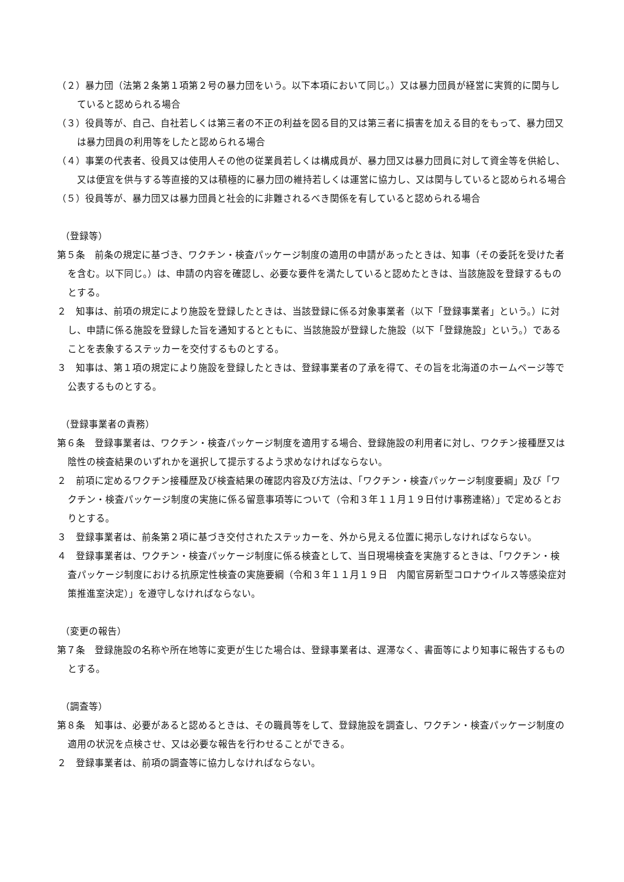（２）暴力団（法第２条第１項第２号の暴力団をいう。以下本項において同じ。）又は暴力団員が経営に実質的に関与していると認められる場合
（３）役員等が、自己、自社若しくは第三者の不正の利益を図る目的又は第三者に損害を加える目的をもって、暴力団又は暴力団員の利用等をしたと認められる場合
（４）事業の代表者、役員又は使用人その他の従業員若しくは構成員が、暴力団又は暴力団員に対して資金等を供給し、又は便宜を供与する等直接的又は積極的に暴力団の維持若しくは運営に協力し、又は関与していると認められる場合
（５）役員等が、暴力団又は暴力団員と社会的に非難されるべき関係を有していると認められる場合
（登録等）
第５条　前条の規定に基づき、ワクチン・検査パッケージ制度の適用の申請があったときは、知事（その委託を受けた者を含む。以下同じ。）は、申請の内容を確認し、必要な要件を満たしていると認めたときは、当該施設を登録するものとする。
２　知事は、前項の規定により施設を登録したときは、当該登録に係る対象事業者（以下「登録事業者」という。）に対し、申請に係る施設を登録した旨を通知するとともに、当該施設が登録した施設（以下「登録施設」という。）であることを表象するステッカーを交付するものとする。
３　知事は、第１項の規定により施設を登録したときは、登録事業者の了承を得て、その旨を北海道のホームページ等で公表するものとする。
（登録事業者の責務）
第６条　登録事業者は、ワクチン・検査パッケージ制度を適用する場合、登録施設の利用者に対し、ワクチン接種歴又は陰性の検査結果のいずれかを選択して提示するよう求めなければならない。
２　前項に定めるワクチン接種歴及び検査結果の確認内容及び方法は、「ワクチン・検査パッケージ制度要綱」及び「ワクチン・検査パッケージ制度の実施に係る留意事項等について（令和３年１１月１９日付け事務連絡）」で定めるとおりとする。
３　登録事業者は、前条第２項に基づき交付されたステッカーを、外から見える位置に掲示しなければならない。
４　登録事業者は、ワクチン・検査パッケージ制度に係る検査として、当日現場検査を実施するときは、「ワクチン・検査パッケージ制度における抗原定性検査の実施要綱（令和３年１１月１９日　内閣官房新型コロナウイルス等感染症対策推進室決定）」を遵守しなければならない。
（変更の報告）
第７条　登録施設の名称や所在地等に変更が生じた場合は、登録事業者は、遅滞なく、書面等により知事に報告するものとする。
（調査等）
第８条　知事は、必要があると認めるときは、その職員等をして、登録施設を調査し、ワクチン・検査パッケージ制度の適用の状況を点検させ、又は必要な報告を行わせることができる。
２　登録事業者は、前項の調査等に協力しなければならない。